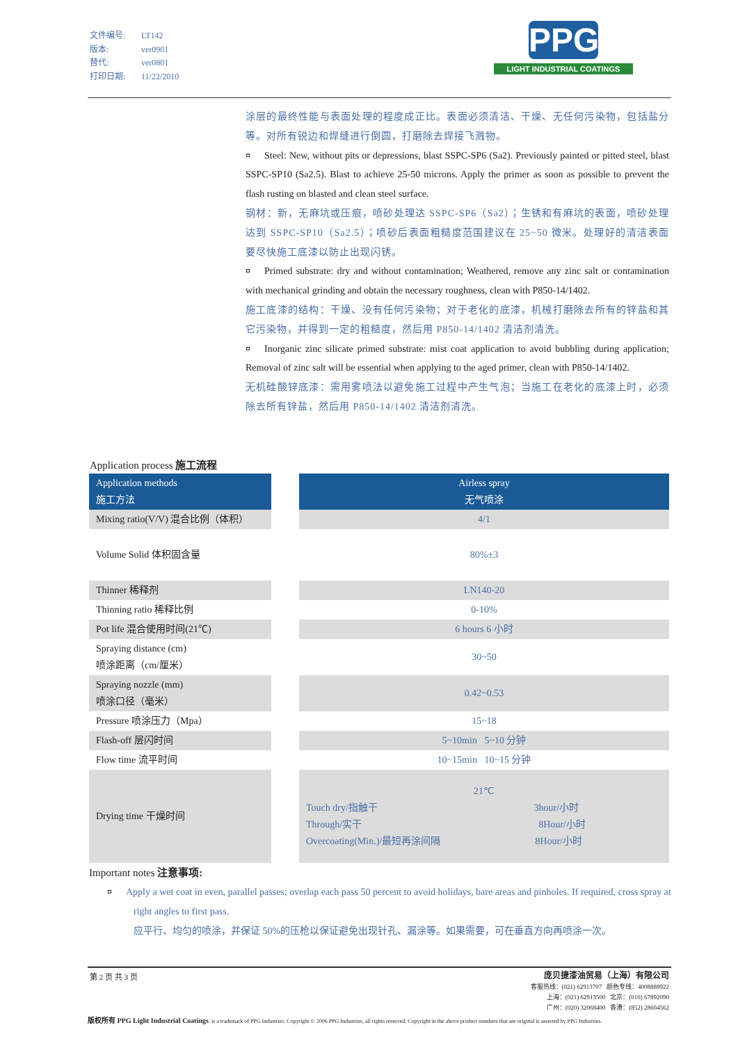文件编号: LT142
版本: ver0901
替代: ver0801
打印日期: 11/22/2010
PPG
LIGHT INDUSTRIAL COATINGS
涂层的最终性能与表面处理的程度成正比。表面必须清洁、干燥、无任何污染物，包括盐分等。对所有锐边和焊缝进行倒圆，打磨除去焊接飞溅物。
¤ Steel: New, without pits or depressions, blast SSPC-SP6 (Sa2). Previously painted or pitted steel, blast SSPC-SP10 (Sa2.5). Blast to achieve 25-50 microns. Apply the primer as soon as possible to prevent the flash rusting on blasted and clean steel surface.
钢材：新，无麻坑或压痕，喷砂处理达 SSPC-SP6（Sa2）；生锈和有麻坑的表面，喷砂处理达到 SSPC-SP10（Sa2.5）；喷砂后表面粗糙度范围建议在 25~50 微米。处理好的清洁表面要尽快施工底漆以防止出现闪锈。
¤ Primed substrate: dry and without contamination; Weathered, remove any zinc salt or contamination with mechanical grinding and obtain the necessary roughness, clean with P850-14/1402.
施工底漆的结构：干燥、没有任何污染物；对于老化的底漆，机械打磨除去所有的锌盐和其它污染物，并得到一定的粗糙度，然后用 P850-14/1402 清洁剂清洗。
¤ Inorganic zinc silicate primed substrate: mist coat application to avoid bubbling during application; Removal of zinc salt will be essential when applying to the aged primer, clean with P850-14/1402.
无机硅酸锌底漆：需用雾喷法以避免施工过程中产生气泡；当施工在老化的底漆上时，必须除去所有锌盐，然后用 P850-14/1402 清洁剂清洗。
Application process 施工流程
| Application methods 施工方法 | | Airless spray 无气喷涂 |
| Mixing ratio(V/V) 混合比例（体积） | | 4/1 |
| Volume Solid 体积固含量 | | 80%±3 |
| Thinner 稀释剂 | | LN140-20 |
| Thinning ratio 稀释比例 | | 0-10% |
| Pot life 混合使用时间(21℃) | | 6 hours 6 小时 |
| Spraying distance (cm) 喷涂距离（cm/厘米） | | 30~50 |
| Spraying nozzle (mm) 喷涂口径（毫米） | | 0.42~0.53 |
| Pressure 喷涂压力（Mpa） | | 15~18 |
| Flash-off 层闪时间 | | 5~10min 5~10 分钟 |
| Flow time 流平时间 | | 10~15min 10~15 分钟 |
| Drying time 干燥时间 | | 21℃ Touch dry/指触干 3hour/小时 Through/实干 8Hour/小时 Overcoating(Min.)/最短再涂间隔 8Hour/小时 |
Important notes 注意事项:
¤ Apply a wet coat in even, parallel passes; overlap each pass 50 percent to avoid holidays, bare areas and pinholes. If required, cross spray at right angles to first pass.
应平行、均匀的喷涂，并保证 50%的压枪以保证避免出现针孔、漏涂等。如果需要，可在垂直方向再喷涂一次。
第 2 页 共 3 页
庞贝捷漆油贸易（上海）有限公司
客服热线：(021) 62913707 颜色专线：4008888922
上海：(021) 62913500 北京：(010) 67892090
广州：(020) 32068400 香港：(852) 28604562
版权所有 PPG Light Industrial Coatings. is a trademark of PPG Industries. Copyright © 2006 PPG Industries, all rights reserved. Copyright in the above product numbers that are original is asserted by PPG Industries.